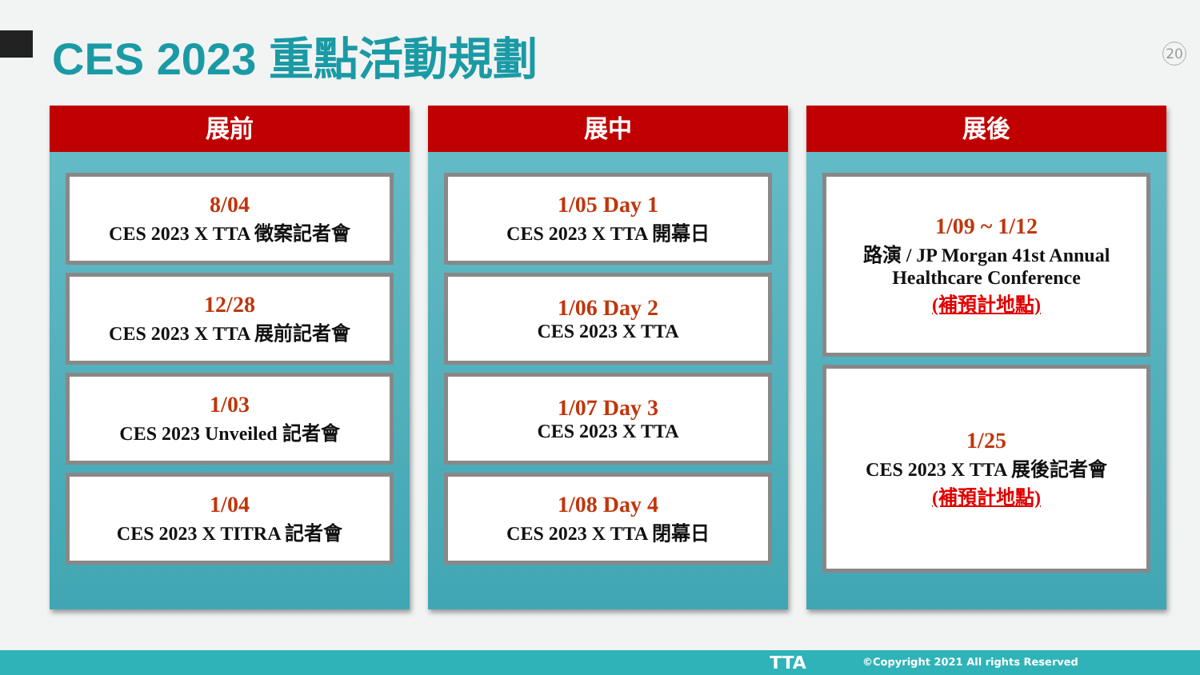CES 2023 重點活動規劃 20
展前
8/04
CES 2023 X TTA 徵案記者會
12/28
CES 2023 X TTA 展前記者會
1/03
CES 2023 Unveiled 記者會
1/04
CES 2023 X TITRA 記者會
展中
1/05 Day 1
CES 2023 X TTA 開幕日
1/06 Day 2
CES 2023 X TTA
1/07 Day 3
CES 2023 X TTA
1/08 Day 4
CES 2023 X TTA 閉幕日
展後
1/09 ~ 1/12
路演 / JP Morgan 41st Annual Healthcare Conference
(補預計地點)
1/25
CES 2023 X TTA 展後記者會
(補預計地點)
TTA ©Copyright 2021 All rights Reserved